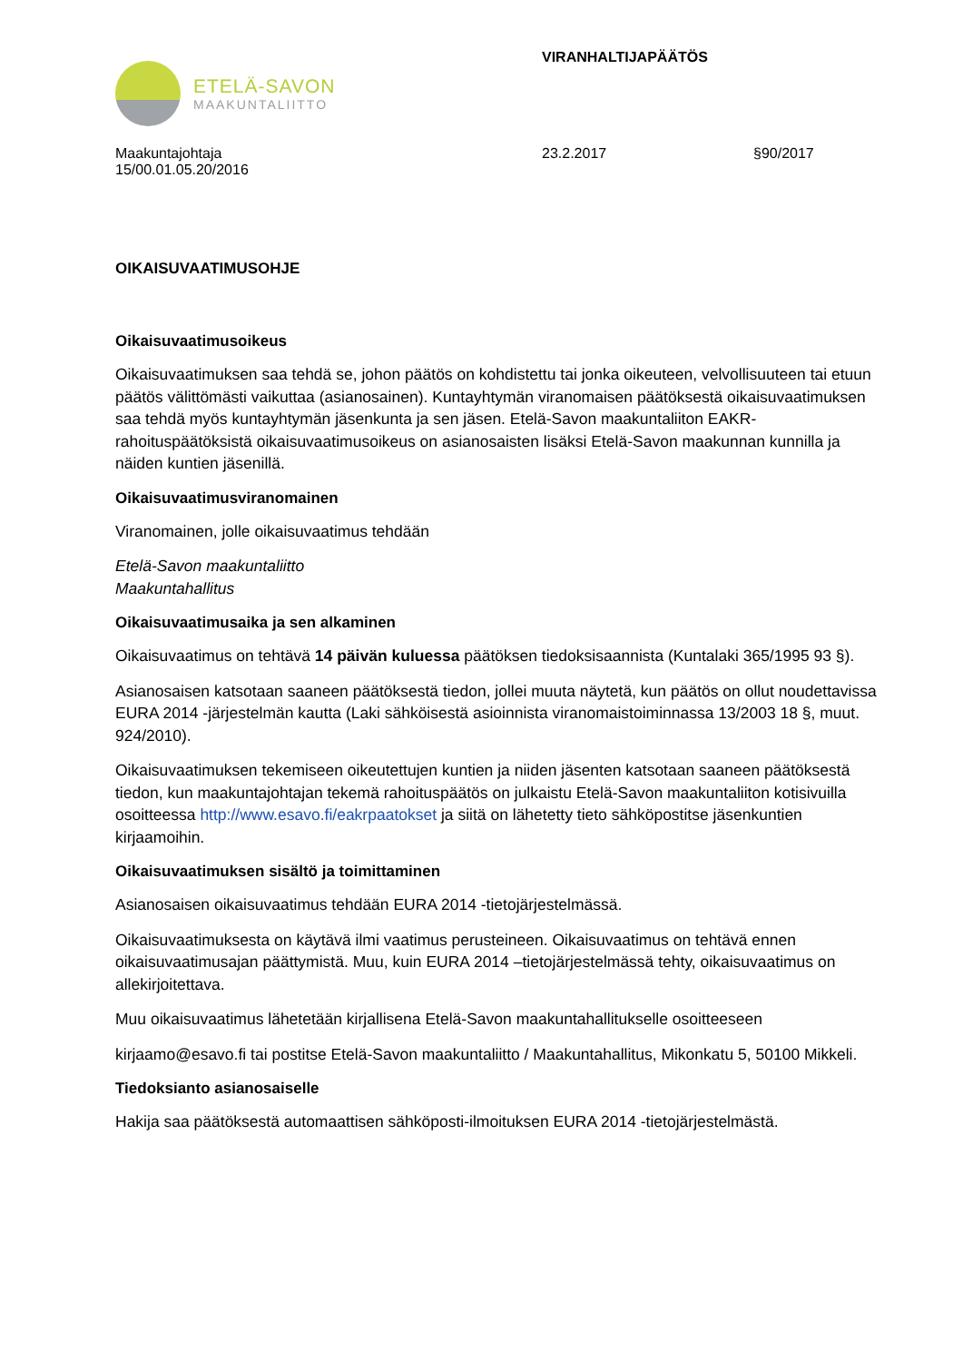ETELÄ-SAVON
MAAKUNTALIITTO
VIRANHALTIJAPÄÄTÖS
Maakuntajohtaja
15/00.01.05.20/2016
23.2.2017 §90/2017
OIKAISUVAATIMUSOHJE
Oikaisuvaatimusoikeus
Oikaisuvaatimuksen saa tehdä se, johon päätös on kohdistettu tai jonka oikeuteen, velvollisuuteen tai etuun päätös välittömästi vaikuttaa (asianosainen). Kuntayhtymän viranomaisen päätöksestä oikaisuvaatimuksen saa tehdä myös kuntayhtymän jäsenkunta ja sen jäsen. Etelä-Savon maakuntaliiton EAKR-rahoituspäätöksistä oikaisuvaatimusoikeus on asianosaisten lisäksi Etelä-Savon maakunnan kunnilla ja näiden kuntien jäsenillä.
Oikaisuvaatimusviranomainen
Viranomainen, jolle oikaisuvaatimus tehdään
Etelä-Savon maakuntaliitto
Maakuntahallitus
Oikaisuvaatimusaika ja sen alkaminen
Oikaisuvaatimus on tehtävä 14 päivän kuluessa päätöksen tiedoksisaannista (Kuntalaki 365/1995 93 §).
Asianosaisen katsotaan saaneen päätöksestä tiedon, jollei muuta näytetä, kun päätös on ollut noudettavissa EURA 2014 -järjestelmän kautta (Laki sähköisestä asioinnista viranomaistoiminnassa 13/2003 18 §, muut. 924/2010).
Oikaisuvaatimuksen tekemiseen oikeutettujen kuntien ja niiden jäsenten katsotaan saaneen päätöksestä tiedon, kun maakuntajohtajan tekemä rahoituspäätös on julkaistu Etelä-Savon maakuntaliiton kotisivuilla osoitteessa http://www.esavo.fi/eakrpaatokset ja siitä on lähetetty tieto sähköpostitse jäsenkuntien kirjaamoihin.
Oikaisuvaatimuksen sisältö ja toimittaminen
Asianosaisen oikaisuvaatimus tehdään EURA 2014 -tietojärjestelmässä.
Oikaisuvaatimuksesta on käytävä ilmi vaatimus perusteineen. Oikaisuvaatimus on tehtävä ennen oikaisuvaatimusajan päättymistä. Muu, kuin EURA 2014 –tietojärjestelmässä tehty, oikaisuvaatimus on allekirjoitettava.
Muu oikaisuvaatimus lähetetään kirjallisena Etelä-Savon maakuntahallitukselle osoitteeseen
kirjaamo@esavo.fi tai postitse Etelä-Savon maakuntaliitto / Maakuntahallitus, Mikonkatu 5, 50100 Mikkeli.
Tiedoksianto asianosaiselle
Hakija saa päätöksestä automaattisen sähköposti-ilmoituksen EURA 2014 -tietojärjestelmästä.